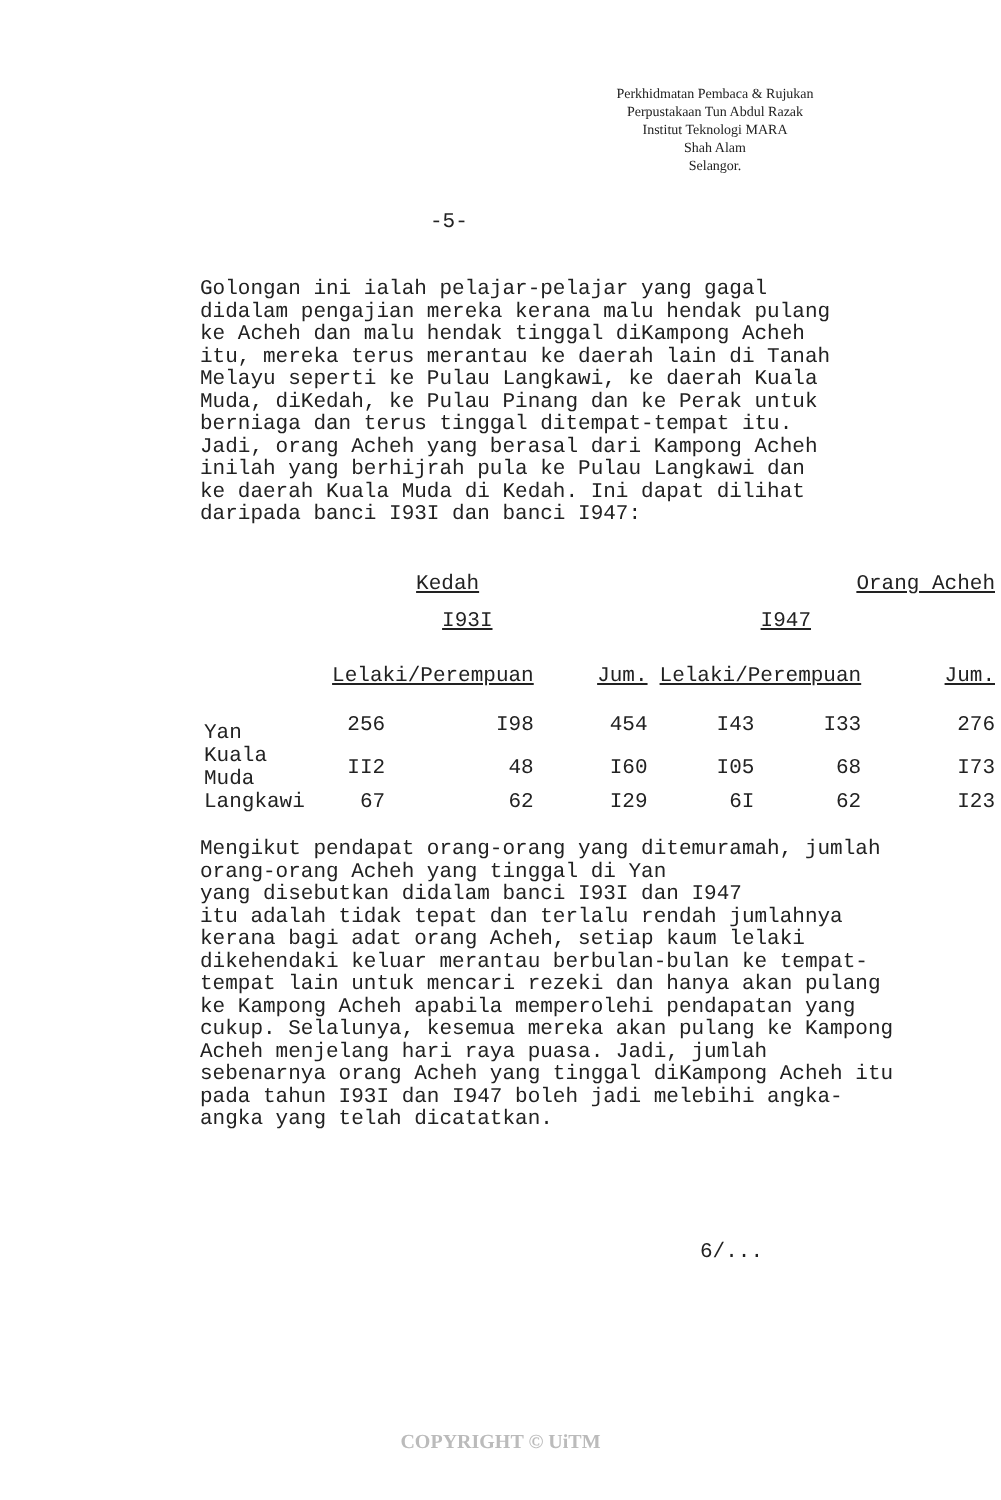Perkhidmatan Pembaca & Rujukan
Perpustakaan Tun Abdul Razak
Institut Teknologi MARA
Shah Alam
Selangor.
-5-
Golongan ini ialah pelajar-pelajar yang gagal didalam pengajian mereka kerana malu hendak pulang ke Acheh dan malu hendak tinggal diKampong Acheh itu, mereka terus merantau ke daerah lain di Tanah Melayu seperti ke Pulau Langkawi, ke daerah Kuala Muda, diKedah, ke Pulau Pinang dan ke Perak untuk berniaga dan terus tinggal ditempat-tempat itu. Jadi, orang Acheh yang berasal dari Kampong Acheh inilah yang berhijrah pula ke Pulau Langkawi dan ke daerah Kuala Muda di Kedah. Ini dapat dilihat daripada banci I93I dan banci I947:
| | Kedah | | | Orang Acheh | | |
| --- | --- | --- | --- | --- | --- | --- |
| | I93I | | | I947 | | |
| | Lelaki/Perempuan | | Jum. | Lelaki/Perempuan | | Jum. |
| Yan | 256 | I98 | 454 | I43 | I33 | 276 |
| Kuala Muda | II2 | 48 | I60 | I05 | 68 | I73 |
| Langkawi | 67 | 62 | I29 | 6I | 62 | I23 |
Mengikut pendapat orang-orang yang ditemuramah, jumlah orang-orang Acheh yang tinggal di Yan
yang disebutkan didalam banci I93I dan I947
itu adalah tidak tepat dan terlalu rendah jumlahnya kerana bagi adat orang Acheh, setiap kaum lelaki dikehendaki keluar merantau berbulan-bulan ke tempat-tempat lain untuk mencari rezeki dan hanya akan pulang ke Kampong Acheh apabila memperolehi pendapatan yang cukup. Selalunya, kesemua mereka akan pulang ke Kampong Acheh menjelang hari raya puasa. Jadi, jumlah sebenarnya orang Acheh yang tinggal diKampong Acheh itu pada tahun I93I dan I947 boleh jadi melebihi angka-angka yang telah dicatatkan.
6/...
COPYRIGHT © UiTM